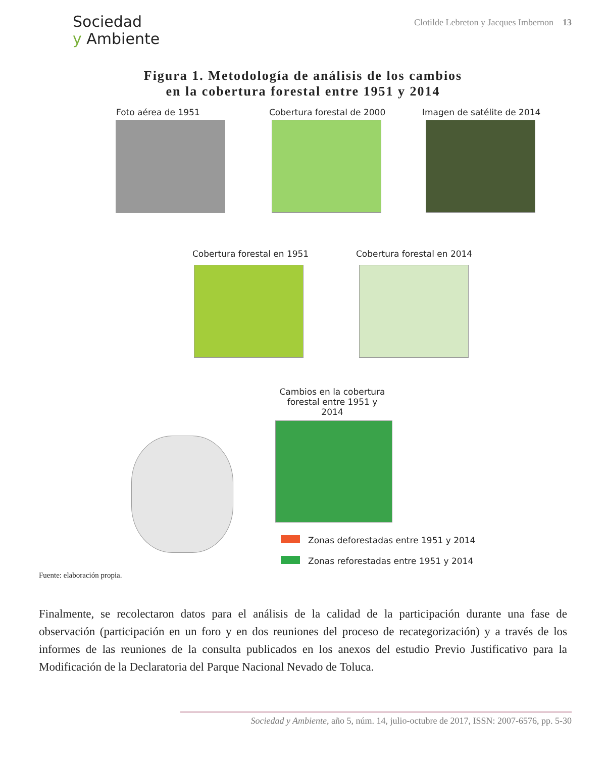Sociedad
y Ambiente
Clotilde Lebreton y Jacques Imbernon 13
Figura 1. Metodología de análisis de los cambios
en la cobertura forestal entre 1951 y 2014
Foto aérea de 1951 Cobertura forestal de 2000 Imagen de satélite de 2014
Cobertura forestal en 1951 Cobertura forestal en 2014
Cambios en la cobertura forestal entre 1951 y 2014
Zonas deforestadas entre 1951 y 2014
Zonas reforestadas entre 1951 y 2014
Fuente: elaboración propia.
Finalmente, se recolectaron datos para el análisis de la calidad de la participación durante una fase de observación (participación en un foro y en dos reuniones del proceso de recategorización) y a través de los informes de las reuniones de la consulta publicados en los anexos del estudio Previo Justificativo para la Modificación de la Declaratoria del Parque Nacional Nevado de Toluca.
Sociedad y Ambiente, año 5, núm. 14, julio-octubre de 2017, ISSN: 2007-6576, pp. 5-30